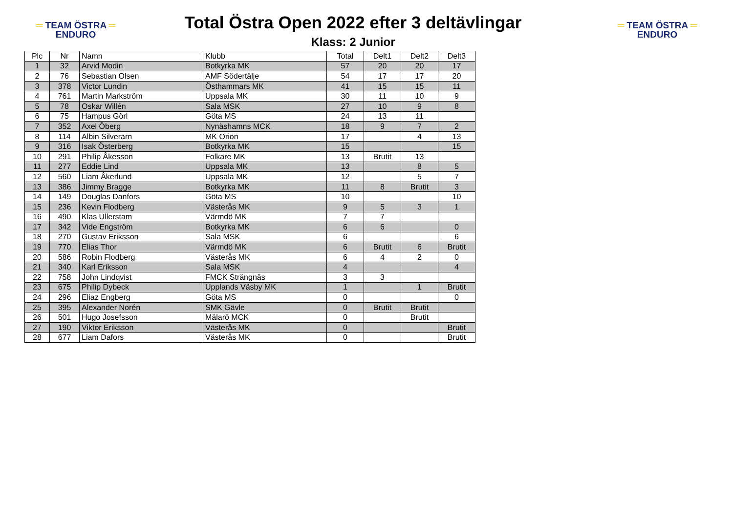═ TEAM ÖSTRA ═
ENDURO
Total Östra Open 2022 efter 3 deltävlingar
Klass: 2 Junior
═ TEAM ÖSTRA ═
ENDURO
| Plc | Nr | Namn | Klubb | Total | Delt1 | Delt2 | Delt3 |
| --- | --- | --- | --- | --- | --- | --- | --- |
| 1 | 32 | Arvid Modin | Botkyrka MK | 57 | 20 | 20 | 17 |
| 2 | 76 | Sebastian Olsen | AMF Södertälje | 54 | 17 | 17 | 20 |
| 3 | 378 | Victor Lundin | Östhammars MK | 41 | 15 | 15 | 11 |
| 4 | 761 | Martin Markström | Uppsala MK | 30 | 11 | 10 | 9 |
| 5 | 78 | Oskar Willén | Sala MSK | 27 | 10 | 9 | 8 |
| 6 | 75 | Hampus Görl | Göta MS | 24 | 13 | 11 | |
| 7 | 352 | Axel Öberg | Nynäshamns MCK | 18 | 9 | 7 | 2 |
| 8 | 114 | Albin Silverarn | MK Orion | 17 | | 4 | 13 |
| 9 | 316 | Isak Österberg | Botkyrka MK | 15 | | | 15 |
| 10 | 291 | Philip Åkesson | Folkare MK | 13 | Brutit | 13 | |
| 11 | 277 | Eddie Lind | Uppsala MK | 13 | | 8 | 5 |
| 12 | 560 | Liam Åkerlund | Uppsala MK | 12 | | 5 | 7 |
| 13 | 386 | Jimmy Bragge | Botkyrka MK | 11 | 8 | Brutit | 3 |
| 14 | 149 | Douglas Danfors | Göta MS | 10 | | | 10 |
| 15 | 236 | Kevin Flodberg | Västerås MK | 9 | 5 | 3 | 1 |
| 16 | 490 | Klas Ullerstam | Värmdö MK | 7 | 7 | | |
| 17 | 342 | Vide Engström | Botkyrka MK | 6 | 6 | | 0 |
| 18 | 270 | Gustav Eriksson | Sala MSK | 6 | | | 6 |
| 19 | 770 | Elias Thor | Värmdö MK | 6 | Brutit | 6 | Brutit |
| 20 | 586 | Robin Flodberg | Västerås MK | 6 | 4 | 2 | 0 |
| 21 | 340 | Karl Eriksson | Sala MSK | 4 | | | 4 |
| 22 | 758 | John Lindqvist | FMCK Strängnäs | 3 | 3 | | |
| 23 | 675 | Philip Dybeck | Upplands Väsby MK | 1 | | 1 | Brutit |
| 24 | 296 | Eliaz Engberg | Göta MS | 0 | | | 0 |
| 25 | 395 | Alexander Norén | SMK Gävle | 0 | Brutit | Brutit | |
| 26 | 501 | Hugo Josefsson | Mälarö MCK | 0 | | Brutit | |
| 27 | 190 | Viktor Eriksson | Västerås MK | 0 | | | Brutit |
| 28 | 677 | Liam Dafors | Västerås MK | 0 | | | Brutit |